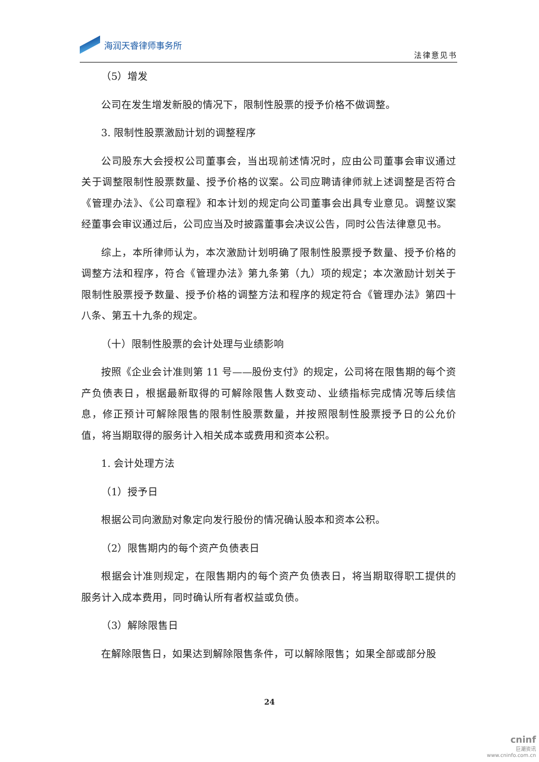海润天睿律师事务所
法律意见书
（5）增发
公司在发生增发新股的情况下，限制性股票的授予价格不做调整。
3. 限制性股票激励计划的调整程序
公司股东大会授权公司董事会，当出现前述情况时，应由公司董事会审议通过关于调整限制性股票数量、授予价格的议案。公司应聘请律师就上述调整是否符合《管理办法》、《公司章程》和本计划的规定向公司董事会出具专业意见。调整议案经董事会审议通过后，公司应当及时披露董事会决议公告，同时公告法律意见书。
综上，本所律师认为，本次激励计划明确了限制性股票授予数量、授予价格的调整方法和程序，符合《管理办法》第九条第（九）项的规定；本次激励计划关于限制性股票授予数量、授予价格的调整方法和程序的规定符合《管理办法》第四十八条、第五十九条的规定。
（十）限制性股票的会计处理与业绩影响
按照《企业会计准则第 11 号——股份支付》的规定，公司将在限售期的每个资产负债表日，根据最新取得的可解除限售人数变动、业绩指标完成情况等后续信息，修正预计可解除限售的限制性股票数量，并按照限制性股票授予日的公允价值，将当期取得的服务计入相关成本或费用和资本公积。
1. 会计处理方法
（1）授予日
根据公司向激励对象定向发行股份的情况确认股本和资本公积。
（2）限售期内的每个资产负债表日
根据会计准则规定，在限售期内的每个资产负债表日，将当期取得职工提供的服务计入成本费用，同时确认所有者权益或负债。
（3）解除限售日
在解除限售日，如果达到解除限售条件，可以解除限售；如果全部或部分股
24
cninf
巨潮资讯
www.cninfo.com.cn